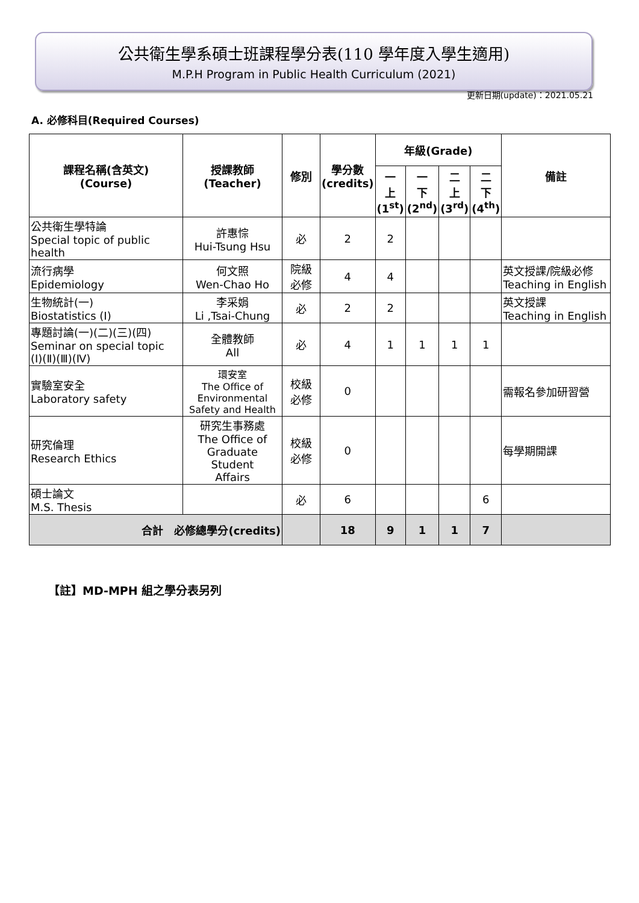公共衛生學系碩士班課程學分表(110 學年度入學生適用)
M.P.H Program in Public Health Curriculum (2021)
更新日期(update)：2021.05.21
A. 必修科目(Required Courses)
| 課程名稱(含英文) (Course) | 授課教師 (Teacher) | 修別 | 學分數 (credits) | 年級(Grade) | | | | 備註 |
| --- | --- | --- | --- | --- | --- | --- | --- | --- |
| | | | | 一 上 (1<sup>st</sup>) | 一 下 (2<sup>nd</sup>) | 二 上 (3<sup>rd</sup>) | 二 下 (4<sup>th</sup>) | |
| 公共衛生學特論 Special topic of public health | 許惠悰 Hui-Tsung Hsu | 必 | 2 | 2 | | | | |
| 流行病學 Epidemiology | 何文照 Wen-Chao Ho | 院級 必修 | 4 | 4 | | | | 英文授課/院級必修 Teaching in English |
| 生物統計(一) Biostatistics (Ⅰ) | 李采娟 Li ,Tsai-Chung | 必 | 2 | 2 | | | | 英文授課 Teaching in English |
| 專題討論(一)(二)(三)(四) Seminar on special topic (Ⅰ)(Ⅱ)(Ⅲ)(Ⅳ) | 全體教師 All | 必 | 4 | 1 | 1 | 1 | 1 | |
| 實驗室安全 Laboratory safety | 環安室 The Office of Environmental Safety and Health | 校級 必修 | 0 | | | | | 需報名參加研習營 |
| 研究倫理 Research Ethics | 研究生事務處 The Office of Graduate Student Affairs | 校級 必修 | 0 | | | | | 每學期開課 |
| 碩士論文 M.S. Thesis | | 必 | 6 | | | | 6 | |
| 合計 必修總學分(credits) | | | 18 | 9 | 1 | 1 | 7 | |
【註】MD-MPH 組之學分表另列